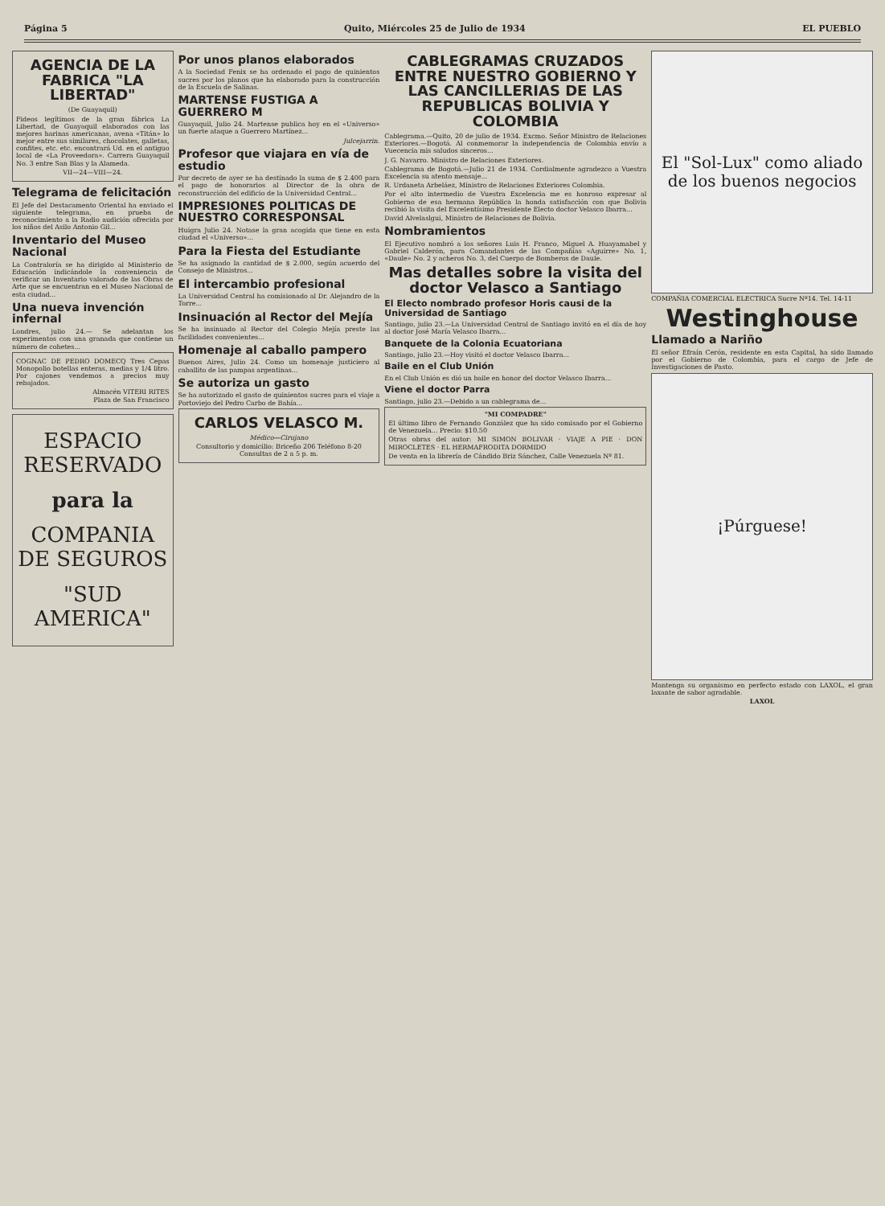Página 5 Quito, Miércoles 25 de Julio de 1934 EL PUEBLO
AGENCIA DE LA FABRICA "LA LIBERTAD"
(De Guayaquil)
Fideos legítimos de la gran fábrica La Libertad, de Guayaquil elaborados con las mejores harinas americanas, avena «Titán» lo mejor entre sus similares, chocolates, galletas, confites, etc. etc. encontrará Ud. en el antiguo local de «La Proveedora». Carrera Guayaquil No. 3 entre San Blas y la Alameda.
VII—24—VIII—24.
Telegrama de felicitación
El Jefe del Destacamento Oriental ha enviado el siguiente telegrama, en prueba de reconocimiento a la Radio audición ofrecida por los niños del Asilo Antonio Gil...
Inventario del Museo Nacional
La Contraloría se ha dirigido al Ministerio de Educación indicándole la conveniencia de verificar un Inventario valorado de las Obras de Arte que se encuentran en el Museo Nacional de esta ciudad...
Una nueva invención infernal
Londres, julio 24.— Se adelantan los experimentos con una granada que contiene un número de cohetes...
COGNAC DE PEDRO DOMECQ Tres Cepas Monopolio botellas enteras, medias y 1/4 litro. Por cajones vendemos a precios muy rebajados.
Almacén VITERI RITES
Plaza de San Francisco
ESPACIO RESERVADO
para la
COMPANIA DE SEGUROS
"SUD AMERICA"
Por unos planos elaborados
A la Sociedad Fenix se ha ordenado el pago de quinientos sucres por los planos que ha elaborado para la construcción de la Escuela de Salinas.
MARTENSE FUSTIGA A GUERRERO M
Guayaquil, Julio 24. Martense publica hoy en el «Universo» un fuerte ataque a Guerrero Martínez...
Julcejarrin.
Profesor que viajara en vía de estudio
Por decreto de ayer se ha destinado la suma de $ 2.400 para el pago de honorarios al Director de la obra de reconstrucción del edificio de la Universidad Central...
IMPRESIONES POLITICAS DE NUESTRO CORRESPONSAL
Huigra Julio 24. Notase la gran acogida que tiene en esta ciudad el «Universo»...
Para la Fiesta del Estudiante
Se ha asignado la cantidad de $ 2.000, según acuerdo del Consejo de Ministros...
El intercambio profesional
La Universidad Central ha comisionado al Dr. Alejandro de la Torre...
Insinuación al Rector del Mejía
Se ha insinuado al Rector del Colegio Mejía preste las facilidades convenientes...
Homenaje al caballo pampero
Buenos Aires, Julio 24. Como un homenaje justiciero al caballito de las pampas argentinas...
Se autoriza un gasto
Se ha autorizado el gasto de quinientos sucres para el viaje a Portoviejo del Pedro Carbo de Bahía...
CARLOS VELASCO M.
Médico—Cirujano
Consultorio y domicilio: Briceño 206 Teléfono 8-20
Consultas de 2 a 5 p. m.
CABLEGRAMAS CRUZADOS ENTRE NUESTRO GOBIERNO Y LAS CANCILLERIAS DE LAS REPUBLICAS BOLIVIA Y COLOMBIA
Cablegrama.—Quito, 20 de julio de 1934. Excmo. Señor Ministro de Relaciones Exteriores.—Bogotá. Al conmemorar la independencia de Colombia envío a Vuecencia mis saludos sinceros...
J. G. Navarro. Ministro de Relaciones Exteriores.
Cablegrama de Bogotá.—Julio 21 de 1934. Cordialmente agradezco a Vuestra Excelencia su atento mensaje...
R. Urdaneta Arbeláez, Ministro de Relaciones Exteriores Colombia.
Por el alto intermedio de Vuestra Excelencia me es honroso expresar al Gobierno de esa hermana República la honda satisfacción con que Bolivia recibió la visita del Excelentísimo Presidente Electo doctor Velasco Ibarra...
David Alvelaslgui, Ministro de Relaciones de Bolivia.
Nombramientos
El Ejecutivo nombró a los señores Luis H. Franco, Miguel A. Huayamabel y Gabriel Calderón, para Comandantes de las Compañías «Aguirre» No. 1, «Daule» No. 2 y acheros No. 3, del Cuerpo de Bomberos de Daule.
Mas detalles sobre la visita del doctor Velasco a Santiago
El Electo nombrado profesor Horis causi de la Universidad de Santiago
Santiago, julio 23.—La Universidad Central de Santiago invitó en el día de hoy al doctor José María Velasco Ibarra...
Banquete de la Colonia Ecuatoriana
Santiago, julio 23.—Hoy visitó el doctor Velasco Ibarra...
Baile en el Club Unión
En el Club Unión es dió un baile en honor del doctor Velasco Ibarra...
Viene el doctor Parra
Santiago, julio 23.—Debido a un cablegrama de...
"MI COMPADRE"
El último libro de Fernando González que ha sido comisado por el Gobierno de Venezuela... Precio: $10.50
Otras obras del autor: MI SIMON BOLIVAR · VIAJE A PIE · DON MIROCLETES · EL HERMAFRODITA DORMIDO
De venta en la librería de Cándido Briz Sánchez, Calle Venezuela Nº 81.
El "Sol-Lux" como aliado de los buenos negocios
COMPAÑIA COMERCIAL ELECTRICA Sucre Nº14. Tel. 14-11
Westinghouse
Llamado a Nariño
El señor Efraín Cerón, residente en esta Capital, ha sido llamado por el Gobierno de Colombia, para el cargo de Jefe de Investigaciones de Pasto.
¡Púrguese!
Mantenga su organismo en perfecto estado con LAXOL, el gran laxante de sabor agradable.
LAXOL